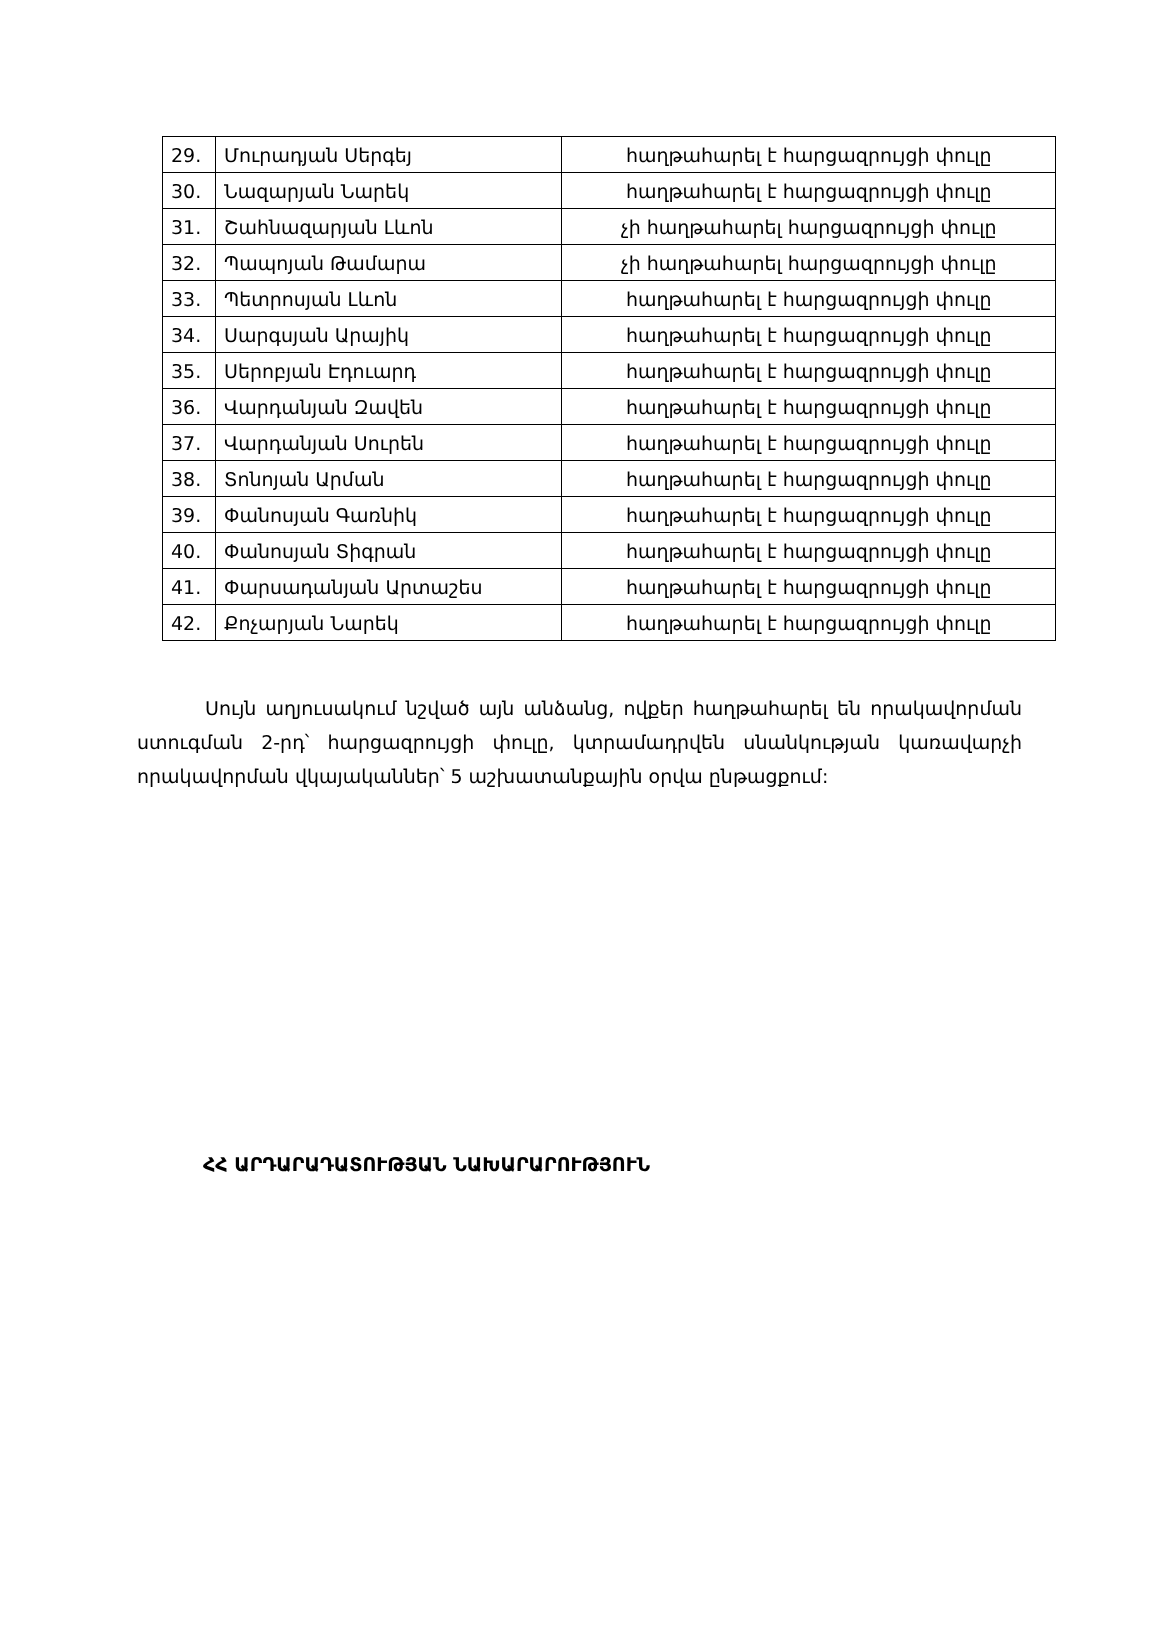| 29. | Մուրադյան Սերգեյ | հաղթահարել է հարցազրույցի փուլը |
| 30. | Նազարյան Նարեկ | հաղթահարել է հարցազրույցի փուլը |
| 31. | Շահնազարյան Լևոն | չի հաղթահարել հարցազրույցի փուլը |
| 32. | Պապոյան Թամարա | չի հաղթահարել հարցազրույցի փուլը |
| 33. | Պետրոսյան Լևոն | հաղթահարել է հարցազրույցի փուլը |
| 34. | Սարգսյան Արայիկ | հաղթահարել է հարցազրույցի փուլը |
| 35. | Սերոբյան Էդուարդ | հաղթահարել է հարցազրույցի փուլը |
| 36. | Վարդանյան Զավեն | հաղթահարել է հարցազրույցի փուլը |
| 37. | Վարդանյան Սուրեն | հաղթահարել է հարցազրույցի փուլը |
| 38. | Տոնոյան Արման | հաղթահարել է հարցազրույցի փուլը |
| 39. | Փանոսյան Գառնիկ | հաղթահարել է հարցազրույցի փուլը |
| 40. | Փանոսյան Տիգրան | հաղթահարել է հարցազրույցի փուլը |
| 41. | Փարսադանյան Արտաշես | հաղթահարել է հարցազրույցի փուլը |
| 42. | Քոչարյան Նարեկ | հաղթահարել է հարցազրույցի փուլը |
Սույն աղյուսակում նշված այն անձանց, ովքեր հաղթահարել են որակավորման ստուգման 2-րդ՝ հարցազրույցի փուլը, կտրամադրվեն սնանկության կառավարչի որակավորման վկայականներ՝ 5 աշխատանքային օրվա ընթացքում:
ՀՀ ԱՐԴԱՐԱԴԱՏՈՒԹՅԱՆ ՆԱԽԱՐԱՐՈՒԹՅՈՒՆ